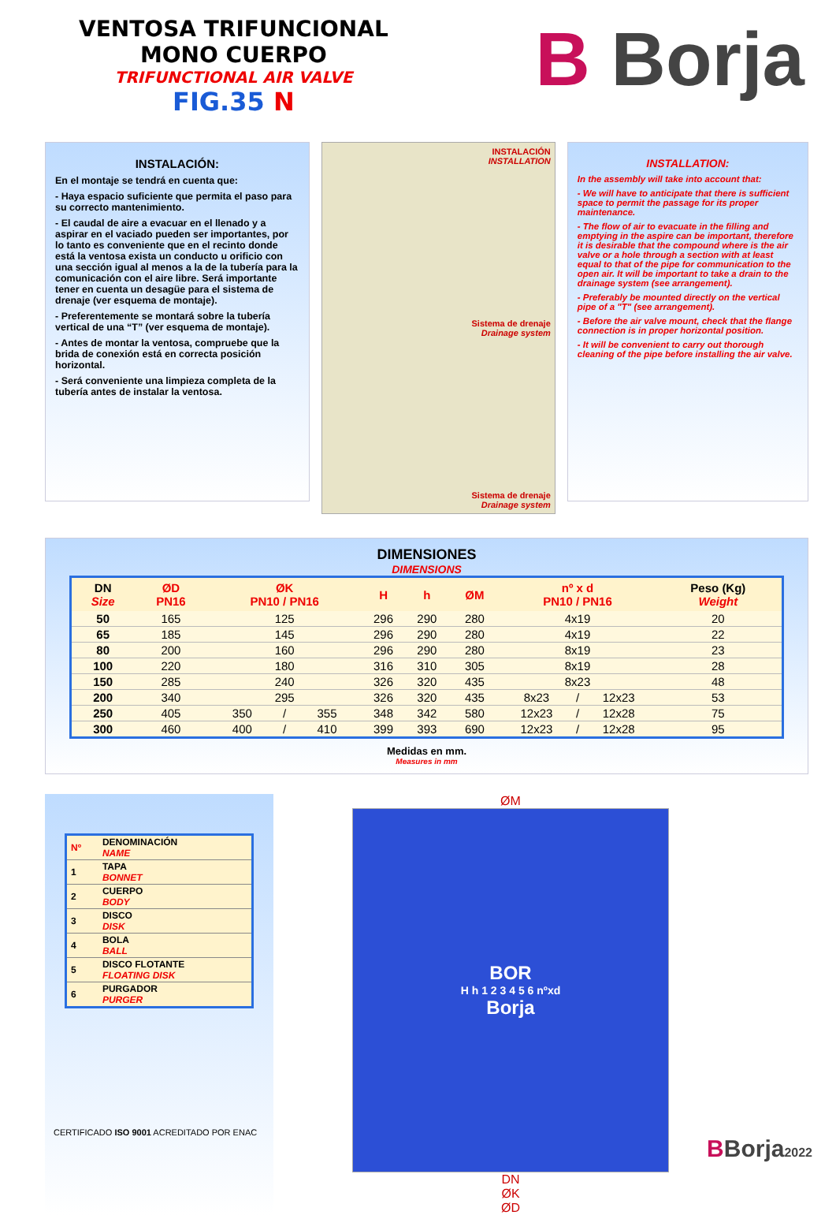VENTOSA TRIFUNCIONAL
MONO CUERPO
TRIFUNCTIONAL AIR VALVE
FIG.35 N
B Borja
INSTALACIÓN:
En el montaje se tendrá en cuenta que:
- Haya espacio suficiente que permita el paso para su correcto mantenimiento.
- El caudal de aire a evacuar en el llenado y a aspirar en el vaciado pueden ser importantes, por lo tanto es conveniente que en el recinto donde está la ventosa exista un conducto u orificio con una sección igual al menos a la de la tubería para la comunicación con el aire libre. Será importante tener en cuenta un desagüe para el sistema de drenaje (ver esquema de montaje).
- Preferentemente se montará sobre la tubería vertical de una “T” (ver esquema de montaje).
- Antes de montar la ventosa, compruebe que la brida de conexión está en correcta posición horizontal.
- Será conveniente una limpieza completa de la tubería antes de instalar la ventosa.
INSTALACIÓN
INSTALLATION
Sistema de drenaje
Drainage system
Sistema de drenaje
Drainage system
INSTALLATION:
In the assembly will take into account that:
- We will have to anticipate that there is sufficient space to permit the passage for its proper maintenance.
- The flow of air to evacuate in the filling and emptying in the aspire can be important, therefore it is desirable that the compound where is the air valve or a hole through a section with at least equal to that of the pipe for communication to the open air. It will be important to take a drain to the drainage system (see arrangement).
- Preferably be mounted directly on the vertical pipe of a "T" (see arrangement).
- Before the air valve mount, check that the flange connection is in proper horizontal position.
- It will be convenient to carry out thorough cleaning of the pipe before installing the air valve.
DIMENSIONES
DIMENSIONS
| DN Size | ØD PN16 | ØK PN10 / PN16 | | | H | h | ØM | nº x d PN10 / PN16 | | | Peso (Kg) Weight |
| --- | --- | --- | --- | --- | --- | --- | --- | --- | --- | --- | --- |
| 50 | 165 | 125 | | | 296 | 290 | 280 | 4x19 | | | 20 |
| 65 | 185 | 145 | | | 296 | 290 | 280 | 4x19 | | | 22 |
| 80 | 200 | 160 | | | 296 | 290 | 280 | 8x19 | | | 23 |
| 100 | 220 | 180 | | | 316 | 310 | 305 | 8x19 | | | 28 |
| 150 | 285 | 240 | | | 326 | 320 | 435 | 8x23 | | | 48 |
| 200 | 340 | 295 | | | 326 | 320 | 435 | 8x23 | / | 12x23 | 53 |
| 250 | 405 | 350 | / | 355 | 348 | 342 | 580 | 12x23 | / | 12x28 | 75 |
| 300 | 460 | 400 | / | 410 | 399 | 393 | 690 | 12x23 | / | 12x28 | 95 |
Medidas en mm.
Measures in mm
| Nº | DENOMINACIÓN NAME |
| 1 | TAPA BONNET |
| 2 | CUERPO BODY |
| 3 | DISCO DISK |
| 4 | BOLA BALL |
| 5 | DISCO FLOTANTE FLOATING DISK |
| 6 | PURGADOR PURGER |
ØM
BOR
H h 1 2 3 4 5 6 nºxd
Borja
DN
ØK
ØD
CERTIFICADO ISO 9001 ACREDITADO POR ENAC
BBorja2022